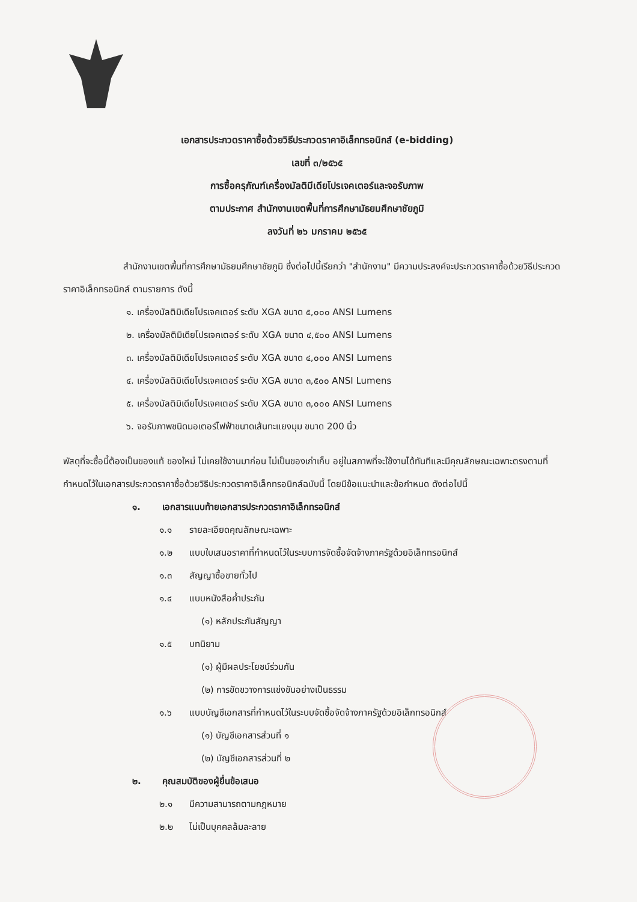เอกสารประกวดราคาซื้อด้วยวิธีประกวดราคาอิเล็กทรอนิกส์ (e-bidding)
เลขที่ ๓/๒๕๖๕
การซื้อครุภัณฑ์เครื่องมัลติมีเดียโปรเจคเตอร์และจอรับภาพ
ตามประกาศ สำนักงานเขตพื้นที่การศึกษามัธยมศึกษาชัยภูมิ
ลงวันที่ ๒๖ มกราคม ๒๕๖๕
สำนักงานเขตพื้นที่การศึกษามัธยมศึกษาชัยภูมิ ซึ่งต่อไปนี้เรียกว่า "สำนักงาน" มีความประสงค์จะประกวดราคาซื้อด้วยวิธีประกวดราคาอิเล็กทรอนิกส์ ตามรายการ ดังนี้
๑. เครื่องมัลติมิเดียโปรเจคเตอร์ ระดับ XGA ขนาด ๕,๐๐๐ ANSI Lumens
๒. เครื่องมัลติมิเดียโปรเจคเตอร์ ระดับ XGA ขนาด ๔,๕๐๐ ANSI Lumens
๓. เครื่องมัลติมิเดียโปรเจคเตอร์ ระดับ XGA ขนาด ๔,๐๐๐ ANSI Lumens
๔. เครื่องมัลติมิเดียโปรเจคเตอร์ ระดับ XGA ขนาด ๓,๕๐๐ ANSI Lumens
๕. เครื่องมัลติมิเดียโปรเจคเตอร์ ระดับ XGA ขนาด ๓,๐๐๐ ANSI Lumens
๖. จอรับภาพชนิดมอเตอร์ไฟฟ้าขนาดเส้นทะแยงมุม ขนาด 200 นิ้ว
พัสดุที่จะซื้อนี้ต้องเป็นของแท้ ของใหม่ ไม่เคยใช้งานมาก่อน ไม่เป็นของเก่าเก็บ อยู่ในสภาพที่จะใช้งานได้ทันทีและมีคุณลักษณะเฉพาะตรงตามที่กำหนดไว้ในเอกสารประกวดราคาซื้อด้วยวิธีประกวดราคาอิเล็กทรอนิกส์ฉบับนี้ โดยมีข้อแนะนำและข้อกำหนด ดังต่อไปนี้
๑. เอกสารแนบท้ายเอกสารประกวดราคาอิเล็กทรอนิกส์
๑.๑ รายละเอียดคุณลักษณะเฉพาะ
๑.๒ แบบใบเสนอราคาที่กำหนดไว้ในระบบการจัดซื้อจัดจ้างภาครัฐด้วยอิเล็กทรอนิกส์
๑.๓ สัญญาซื้อขายทั่วไป
๑.๔ แบบหนังสือค้ำประกัน
(๑) หลักประกันสัญญา
๑.๕ บทนิยาม
(๑) ผู้มีผลประโยชน์ร่วมกัน
(๒) การขัดขวางการแข่งขันอย่างเป็นธรรม
๑.๖ แบบบัญชีเอกสารที่กำหนดไว้ในระบบจัดซื้อจัดจ้างภาครัฐด้วยอิเล็กทรอนิกส์
(๑) บัญชีเอกสารส่วนที่ ๑
(๒) บัญชีเอกสารส่วนที่ ๒
๒. คุณสมบัติของผู้ยื่นข้อเสนอ
๒.๑ มีความสามารถตามกฎหมาย
๒.๒ ไม่เป็นบุคคลล้มละลาย